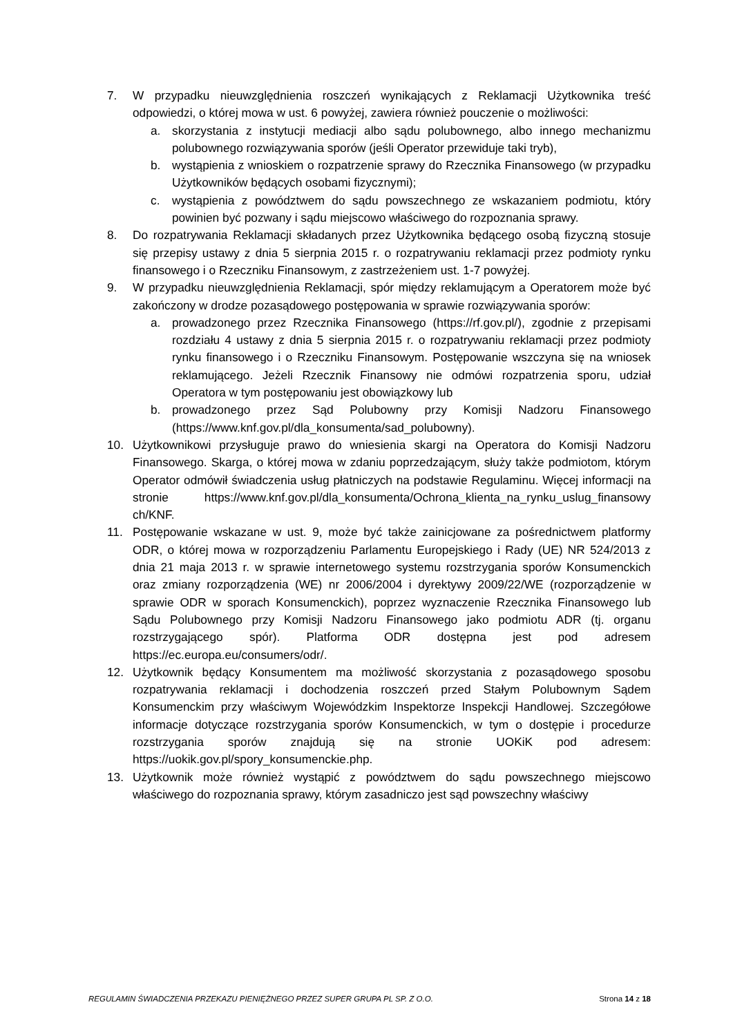7. W przypadku nieuwzględnienia roszczeń wynikających z Reklamacji Użytkownika treść odpowiedzi, o której mowa w ust. 6 powyżej, zawiera również pouczenie o możliwości:
a. skorzystania z instytucji mediacji albo sądu polubownego, albo innego mechanizmu polubownego rozwiązywania sporów (jeśli Operator przewiduje taki tryb),
b. wystąpienia z wnioskiem o rozpatrzenie sprawy do Rzecznika Finansowego (w przypadku Użytkowników będących osobami fizycznymi);
c. wystąpienia z powództwem do sądu powszechnego ze wskazaniem podmiotu, który powinien być pozwany i sądu miejscowo właściwego do rozpoznania sprawy.
8. Do rozpatrywania Reklamacji składanych przez Użytkownika będącego osobą fizyczną stosuje się przepisy ustawy z dnia 5 sierpnia 2015 r. o rozpatrywaniu reklamacji przez podmioty rynku finansowego i o Rzeczniku Finansowym, z zastrzeżeniem ust. 1-7 powyżej.
9. W przypadku nieuwzględnienia Reklamacji, spór między reklamującym a Operatorem może być zakończony w drodze pozasądowego postępowania w sprawie rozwiązywania sporów:
a. prowadzonego przez Rzecznika Finansowego (https://rf.gov.pl/), zgodnie z przepisami rozdziału 4 ustawy z dnia 5 sierpnia 2015 r. o rozpatrywaniu reklamacji przez podmioty rynku finansowego i o Rzeczniku Finansowym. Postępowanie wszczyna się na wniosek reklamującego. Jeżeli Rzecznik Finansowy nie odmówi rozpatrzenia sporu, udział Operatora w tym postępowaniu jest obowiązkowy lub
b. prowadzonego przez Sąd Polubowny przy Komisji Nadzoru Finansowego (https://www.knf.gov.pl/dla_konsumenta/sad_polubowny).
10. Użytkownikowi przysługuje prawo do wniesienia skargi na Operatora do Komisji Nadzoru Finansowego. Skarga, o której mowa w zdaniu poprzedzającym, służy także podmiotom, którym Operator odmówił świadczenia usług płatniczych na podstawie Regulaminu. Więcej informacji na stronie https://www.knf.gov.pl/dla_konsumenta/Ochrona_klienta_na_rynku_uslug_finansowy ch/KNF.
11. Postępowanie wskazane w ust. 9, może być także zainicjowane za pośrednictwem platformy ODR, o której mowa w rozporządzeniu Parlamentu Europejskiego i Rady (UE) NR 524/2013 z dnia 21 maja 2013 r. w sprawie internetowego systemu rozstrzygania sporów Konsumenckich oraz zmiany rozporządzenia (WE) nr 2006/2004 i dyrektywy 2009/22/WE (rozporządzenie w sprawie ODR w sporach Konsumenckich), poprzez wyznaczenie Rzecznika Finansowego lub Sądu Polubownego przy Komisji Nadzoru Finansowego jako podmiotu ADR (tj. organu rozstrzygającego spór). Platforma ODR dostępna jest pod adresem https://ec.europa.eu/consumers/odr/.
12. Użytkownik będący Konsumentem ma możliwość skorzystania z pozasądowego sposobu rozpatrywania reklamacji i dochodzenia roszczeń przed Stałym Polubownym Sądem Konsumenckim przy właściwym Wojewódzkim Inspektorze Inspekcji Handlowej. Szczegółowe informacje dotyczące rozstrzygania sporów Konsumenckich, w tym o dostępie i procedurze rozstrzygania sporów znajdują się na stronie UOKiK pod adresem: https://uokik.gov.pl/spory_konsumenckie.php.
13. Użytkownik może również wystąpić z powództwem do sądu powszechnego miejscowo właściwego do rozpoznania sprawy, którym zasadniczo jest sąd powszechny właściwy
REGULAMIN ŚWIADCZENIA PRZEKAZU PIENIĘŻNEGO PRZEZ SUPER GRUPA PL SP. Z O.O. Strona 14 z 18